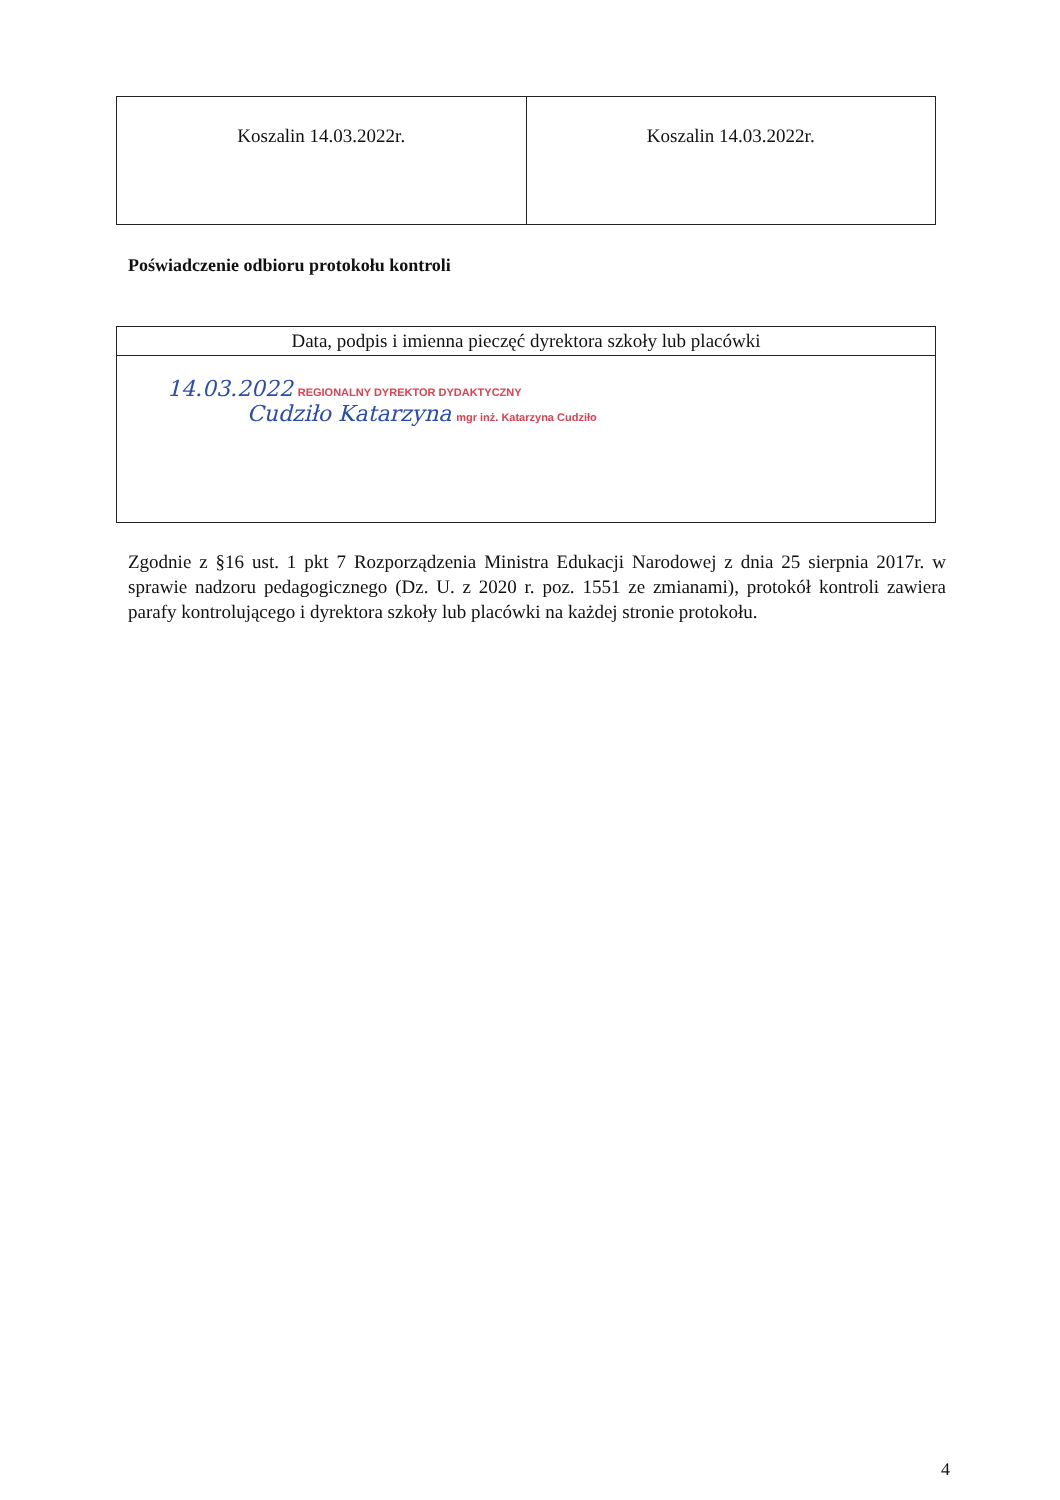| Koszalin 14.03.2022r. | Koszalin 14.03.2022r. |
Poświadczenie odbioru protokołu kontroli
| Data, podpis i imienna pieczęć dyrektora szkoły lub placówki |
| 14.03.2022 REGIONALNY DYREKTOR DYDAKTYCZNY Cudziło Katarzyna mgr inż. Katarzyna Cudziło |
Zgodnie z §16 ust. 1 pkt 7 Rozporządzenia Ministra Edukacji Narodowej z dnia 25 sierpnia 2017r. w sprawie nadzoru pedagogicznego (Dz. U. z 2020 r. poz. 1551 ze zmianami), protokół kontroli zawiera parafy kontrolującego i dyrektora szkoły lub placówki na każdej stronie protokołu.
4